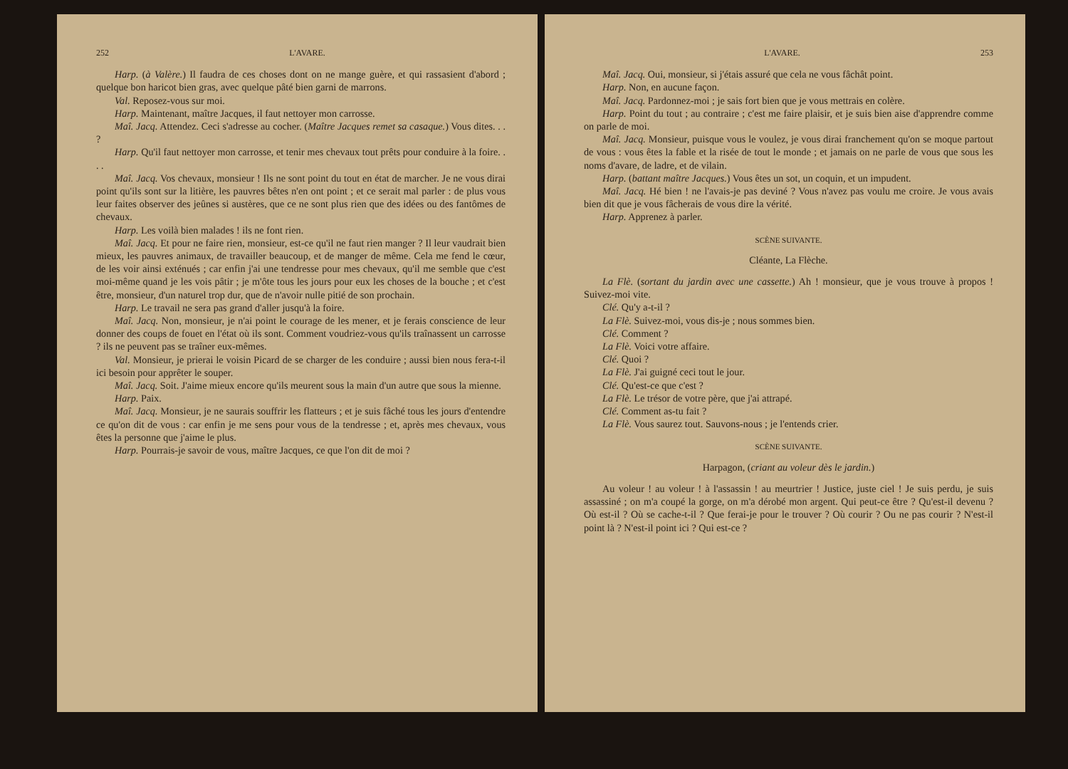252 L'AVARE.
Harp. (à Valère.) Il faudra de ces choses dont on ne mange guère, et qui rassasient d'abord ; quelque bon haricot bien gras, avec quelque pâté bien garni de marrons.
Val. Reposez-vous sur moi.
Harp. Maintenant, maître Jacques, il faut nettoyer mon carrosse.
Maî. Jacq. Attendez. Ceci s'adresse au cocher. (Maître Jacques remet sa casaque.) Vous dites. . . ?
Harp. Qu'il faut nettoyer mon carrosse, et tenir mes chevaux tout prêts pour conduire à la foire. . . .
Maî. Jacq. Vos chevaux, monsieur ! Ils ne sont point du tout en état de marcher. Je ne vous dirai point qu'ils sont sur la litière, les pauvres bêtes n'en ont point ; et ce serait mal parler : de plus vous leur faites observer des jeûnes si austères, que ce ne sont plus rien que des idées ou des fantômes de chevaux.
Harp. Les voilà bien malades ! ils ne font rien.
Maî. Jacq. Et pour ne faire rien, monsieur, est-ce qu'il ne faut rien manger ? Il leur vaudrait bien mieux, les pauvres animaux, de travailler beaucoup, et de manger de même. Cela me fend le cœur, de les voir ainsi exténués ; car enfin j'ai une tendresse pour mes chevaux, qu'il me semble que c'est moi-même quand je les vois pâtir ; je m'ôte tous les jours pour eux les choses de la bouche ; et c'est être, monsieur, d'un naturel trop dur, que de n'avoir nulle pitié de son prochain.
Harp. Le travail ne sera pas grand d'aller jusqu'à la foire.
Maî. Jacq. Non, monsieur, je n'ai point le courage de les mener, et je ferais conscience de leur donner des coups de fouet en l'état où ils sont. Comment voudriez-vous qu'ils traînassent un carrosse ? ils ne peuvent pas se traîner eux-mêmes.
Val. Monsieur, je prierai le voisin Picard de se charger de les conduire ; aussi bien nous fera-t-il ici besoin pour apprêter le souper.
Maî. Jacq. Soit. J'aime mieux encore qu'ils meurent sous la main d'un autre que sous la mienne.
Harp. Paix.
Maî. Jacq. Monsieur, je ne saurais souffrir les flatteurs ; et je suis fâché tous les jours d'entendre ce qu'on dit de vous : car enfin je me sens pour vous de la tendresse ; et, après mes chevaux, vous êtes la personne que j'aime le plus.
Harp. Pourrais-je savoir de vous, maître Jacques, ce que l'on dit de moi ?
L'AVARE. 253
Maî. Jacq. Oui, monsieur, si j'étais assuré que cela ne vous fâchât point.
Harp. Non, en aucune façon.
Maî. Jacq. Pardonnez-moi ; je sais fort bien que je vous mettrais en colère.
Harp. Point du tout ; au contraire ; c'est me faire plaisir, et je suis bien aise d'apprendre comme on parle de moi.
Maî. Jacq. Monsieur, puisque vous le voulez, je vous dirai franchement qu'on se moque partout de vous : vous êtes la fable et la risée de tout le monde ; et jamais on ne parle de vous que sous les noms d'avare, de ladre, et de vilain.
Harp. (battant maître Jacques.) Vous êtes un sot, un coquin, et un impudent.
Maî. Jacq. Hé bien ! ne l'avais-je pas deviné ? Vous n'avez pas voulu me croire. Je vous avais bien dit que je vous fâcherais de vous dire la vérité.
Harp. Apprenez à parler.
SCÈNE SUIVANTE.
Cléante, La Flèche.
La Flè. (sortant du jardin avec une cassette.) Ah ! monsieur, que je vous trouve à propos ! Suivez-moi vite.
Clé. Qu'y a-t-il ?
La Flè. Suivez-moi, vous dis-je ; nous sommes bien.
Clé. Comment ?
La Flè. Voici votre affaire.
Clé. Quoi ?
La Flè. J'ai guigné ceci tout le jour.
Clé. Qu'est-ce que c'est ?
La Flè. Le trésor de votre père, que j'ai attrapé.
Clé. Comment as-tu fait ?
La Flè. Vous saurez tout. Sauvons-nous ; je l'entends crier.
SCÈNE SUIVANTE.
Harpagon, (criant au voleur dès le jardin.)
Au voleur ! au voleur ! à l'assassin ! au meurtrier ! Justice, juste ciel ! Je suis perdu, je suis assassiné ; on m'a coupé la gorge, on m'a dérobé mon argent. Qui peut-ce être ? Qu'est-il devenu ? Où est-il ? Où se cache-t-il ? Que ferai-je pour le trouver ? Où courir ? Ou ne pas courir ? N'est-il point là ? N'est-il point ici ? Qui est-ce ?